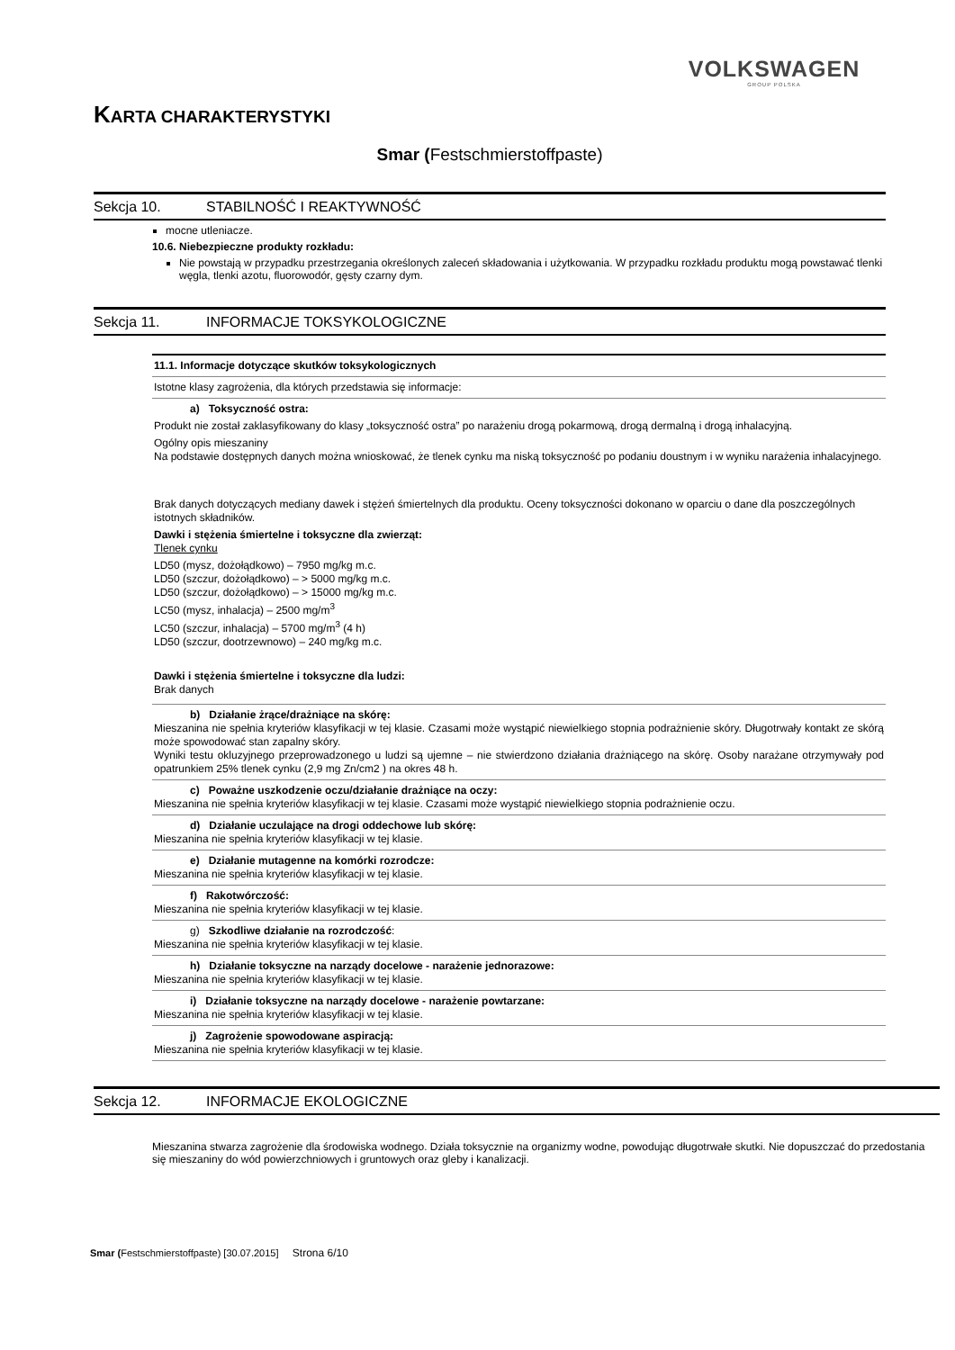VOLKSWAGEN
GROUP POLSKA
KARTA CHARAKTERYSTYKI
Smar (Festschmierstoffpaste)
Sekcja 10. STABILNOŚĆ I REAKTYWNOŚĆ
mocne utleniacze.
10.6. Niebezpieczne produkty rozkładu:
Nie powstają w przypadku przestrzegania określonych zaleceń składowania i użytkowania. W przypadku rozkładu produktu mogą powstawać tlenki węgla, tlenki azotu, fluorowodór, gęsty czarny dym.
Sekcja 11. INFORMACJE TOKSYKOLOGICZNE
| 11.1. Informacje dotyczące skutków toksykologicznych |
| Istotne klasy zagrożenia, dla których przedstawia się informacje: |
| a) Toksyczność ostra: Produkt nie został zaklasyfikowany do klasy „toksyczność ostra” po narażeniu drogą pokarmową, drogą dermalną i drogą inhalacyjną. Ogólny opis mieszaniny Na podstawie dostępnych danych można wnioskować, że tlenek cynku ma niską toksyczność po podaniu doustnym i w wyniku narażenia inhalacyjnego. Brak danych dotyczących mediany dawek i stężeń śmiertelnych dla produktu. Oceny toksyczności dokonano w oparciu o dane dla poszczególnych istotnych składników. Dawki i stężenia śmiertelne i toksyczne dla zwierząt: Tlenek cynku LD50 (mysz, dożołądkowo) – 7950 mg/kg m.c. LD50 (szczur, dożołądkowo) – > 5000 mg/kg m.c. LD50 (szczur, dożołądkowo) – > 15000 mg/kg m.c. LC50 (mysz, inhalacja) – 2500 mg/m<sup>3</sup> LC50 (szczur, inhalacja) – 5700 mg/m<sup>3</sup> (4 h) LD50 (szczur, dootrzewnowo) – 240 mg/kg m.c. Dawki i stężenia śmiertelne i toksyczne dla ludzi: Brak danych |
| b) Działanie żrące/drażniące na skórę: Mieszanina nie spełnia kryteriów klasyfikacji w tej klasie. Czasami może wystąpić niewielkiego stopnia podrażnienie skóry. Długotrwały kontakt ze skórą może spowodować stan zapalny skóry. Wyniki testu okluzyjnego przeprowadzonego u ludzi są ujemne – nie stwierdzono działania drażniącego na skórę. Osoby narażane otrzymywały pod opatrunkiem 25% tlenek cynku (2,9 mg Zn/cm2 ) na okres 48 h. |
| c) Poważne uszkodzenie oczu/działanie drażniące na oczy: Mieszanina nie spełnia kryteriów klasyfikacji w tej klasie. Czasami może wystąpić niewielkiego stopnia podrażnienie oczu. |
| d) Działanie uczulające na drogi oddechowe lub skórę: Mieszanina nie spełnia kryteriów klasyfikacji w tej klasie. |
| e) Działanie mutagenne na komórki rozrodcze: Mieszanina nie spełnia kryteriów klasyfikacji w tej klasie. |
| f) Rakotwórczość: Mieszanina nie spełnia kryteriów klasyfikacji w tej klasie. |
| g) Szkodliwe działanie na rozrodczość : Mieszanina nie spełnia kryteriów klasyfikacji w tej klasie. |
| h) Działanie toksyczne na narządy docelowe - narażenie jednorazowe: Mieszanina nie spełnia kryteriów klasyfikacji w tej klasie. |
| i) Działanie toksyczne na narządy docelowe - narażenie powtarzane: Mieszanina nie spełnia kryteriów klasyfikacji w tej klasie. |
| j) Zagrożenie spowodowane aspiracją: Mieszanina nie spełnia kryteriów klasyfikacji w tej klasie. |
Sekcja 12. INFORMACJE EKOLOGICZNE
Mieszanina stwarza zagrożenie dla środowiska wodnego. Działa toksycznie na organizmy wodne, powodując długotrwałe skutki. Nie dopuszczać do przedostania się mieszaniny do wód powierzchniowych i gruntowych oraz gleby i kanalizacji.
Smar (Festschmierstoffpaste) [30.07.2015] Strona 6/10